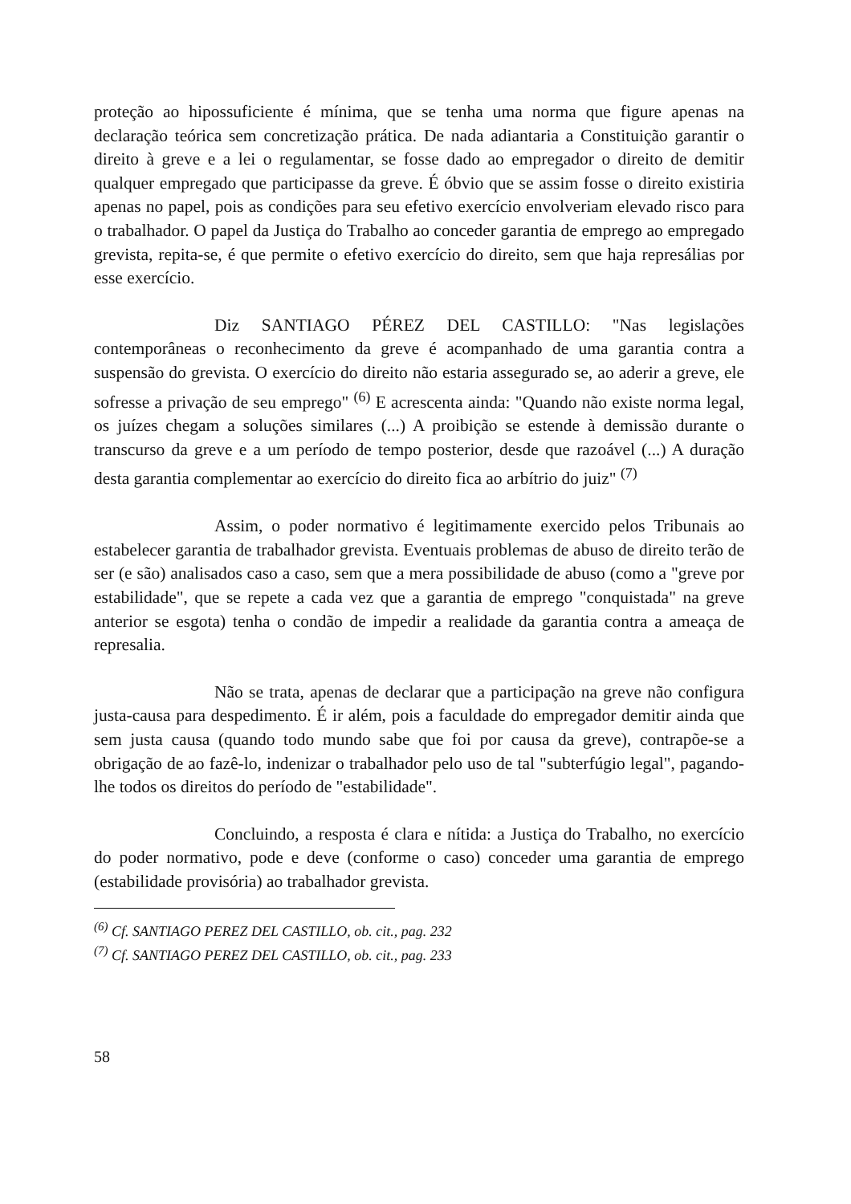proteção ao hipossuficiente é mínima, que se tenha uma norma que figure apenas na declaração teórica sem concretização prática. De nada adiantaria a Constituição garantir o direito à greve e a lei o regulamentar, se fosse dado ao empregador o direito de demitir qualquer empregado que participasse da greve. É óbvio que se assim fosse o direito existiria apenas no papel, pois as condições para seu efetivo exercício envolveriam elevado risco para o trabalhador. O papel da Justiça do Trabalho ao conceder garantia de emprego ao empregado grevista, repita-se, é que permite o efetivo exercício do direito, sem que haja represálias por esse exercício.
Diz SANTIAGO PÉREZ DEL CASTILLO: "Nas legislações contemporâneas o reconhecimento da greve é acompanhado de uma garantia contra a suspensão do grevista. O exercício do direito não estaria assegurado se, ao aderir a greve, ele sofresse a privação de seu emprego" <sup>(6)</sup> E acrescenta ainda: "Quando não existe norma legal, os juízes chegam a soluções similares (...) A proibição se estende à demissão durante o transcurso da greve e a um período de tempo posterior, desde que razoável (...) A duração desta garantia complementar ao exercício do direito fica ao arbítrio do juiz" <sup>(7)</sup>
Assim, o poder normativo é legitimamente exercido pelos Tribunais ao estabelecer garantia de trabalhador grevista. Eventuais problemas de abuso de direito terão de ser (e são) analisados caso a caso, sem que a mera possibilidade de abuso (como a "greve por estabilidade", que se repete a cada vez que a garantia de emprego "conquistada" na greve anterior se esgota) tenha o condão de impedir a realidade da garantia contra a ameaça de represalia.
Não se trata, apenas de declarar que a participação na greve não configura justa-causa para despedimento. É ir além, pois a faculdade do empregador demitir ainda que sem justa causa (quando todo mundo sabe que foi por causa da greve), contrapõe-se a obrigação de ao fazê-lo, indenizar o trabalhador pelo uso de tal "subterfúgio legal", pagando-lhe todos os direitos do período de "estabilidade".
Concluindo, a resposta é clara e nítida: a Justiça do Trabalho, no exercício do poder normativo, pode e deve (conforme o caso) conceder uma garantia de emprego (estabilidade provisória) ao trabalhador grevista.
<sup>(6)</sup> Cf. SANTIAGO PEREZ DEL CASTILLO, ob. cit., pag. 232
<sup>(7)</sup> Cf. SANTIAGO PEREZ DEL CASTILLO, ob. cit., pag. 233
58